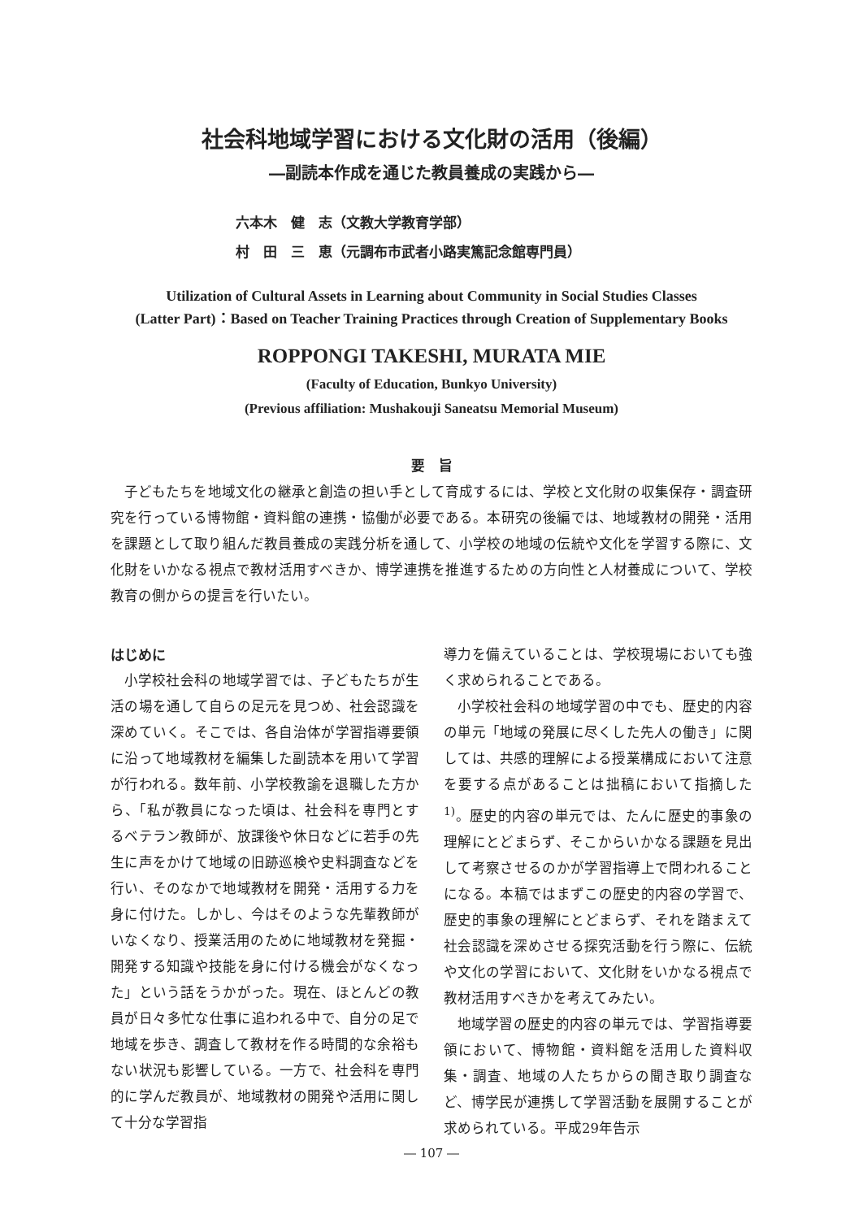社会科地域学習における文化財の活用（後編）
―副読本作成を通じた教員養成の実践から―
六本木　健　志（文教大学教育学部）
村　田　三　恵（元調布市武者小路実篤記念館専門員）
Utilization of Cultural Assets in Learning about Community in Social Studies Classes
(Latter Part)：Based on Teacher Training Practices through Creation of Supplementary Books
ROPPONGI TAKESHI, MURATA MIE
(Faculty of Education, Bunkyo University)
(Previous affiliation: Mushakouji Saneatsu Memorial Museum)
要　旨
子どもたちを地域文化の継承と創造の担い手として育成するには、学校と文化財の収集保存・調査研究を行っている博物館・資料館の連携・協働が必要である。本研究の後編では、地域教材の開発・活用を課題として取り組んだ教員養成の実践分析を通して、小学校の地域の伝統や文化を学習する際に、文化財をいかなる視点で教材活用すべきか、博学連携を推進するための方向性と人材養成について、学校教育の側からの提言を行いたい。
はじめに
小学校社会科の地域学習では、子どもたちが生活の場を通して自らの足元を見つめ、社会認識を深めていく。そこでは、各自治体が学習指導要領に沿って地域教材を編集した副読本を用いて学習が行われる。数年前、小学校教諭を退職した方から、「私が教員になった頃は、社会科を専門とするベテラン教師が、放課後や休日などに若手の先生に声をかけて地域の旧跡巡検や史料調査などを行い、そのなかで地域教材を開発・活用する力を身に付けた。しかし、今はそのような先輩教師がいなくなり、授業活用のために地域教材を発掘・開発する知識や技能を身に付ける機会がなくなった」という話をうかがった。現在、ほとんどの教員が日々多忙な仕事に追われる中で、自分の足で地域を歩き、調査して教材を作る時間的な余裕もない状況も影響している。一方で、社会科を専門的に学んだ教員が、地域教材の開発や活用に関して十分な学習指
導力を備えていることは、学校現場においても強く求められることである。
小学校社会科の地域学習の中でも、歴史的内容の単元「地域の発展に尽くした先人の働き」に関しては、共感的理解による授業構成において注意を要する点があることは拙稿において指摘した<sup>1)</sup>。歴史的内容の単元では、たんに歴史的事象の理解にとどまらず、そこからいかなる課題を見出して考察させるのかが学習指導上で問われることになる。本稿ではまずこの歴史的内容の学習で、歴史的事象の理解にとどまらず、それを踏まえて社会認識を深めさせる探究活動を行う際に、伝統や文化の学習において、文化財をいかなる視点で教材活用すべきかを考えてみたい。
地域学習の歴史的内容の単元では、学習指導要領において、博物館・資料館を活用した資料収集・調査、地域の人たちからの聞き取り調査など、博学民が連携して学習活動を展開することが求められている。平成29年告示
― 107 ―